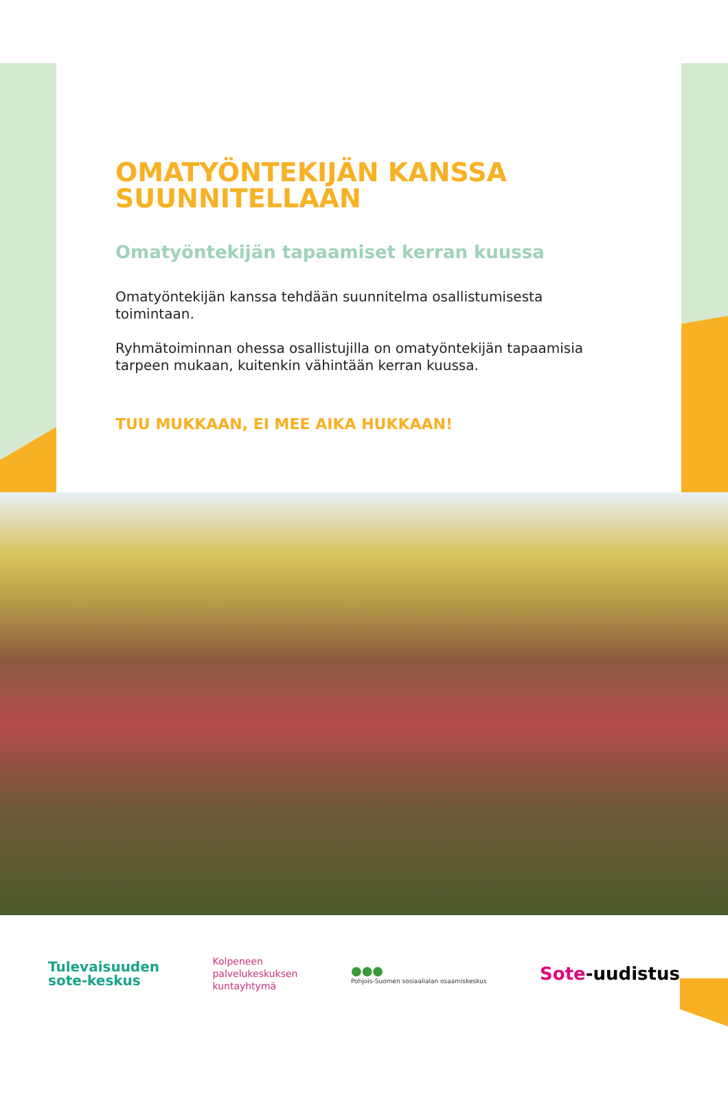OMATYÖNTEKIJÄN KANSSA SUUNNITELLAAN
Omatyöntekijän tapaamiset kerran kuussa
Omatyöntekijän kanssa tehdään suunnitelma osallistumisesta toimintaan.
Ryhmätoiminnan ohessa osallistujilla on omatyöntekijän tapaamisia tarpeen mukaan, kuitenkin vähintään kerran kuussa.
TUU MUKKAAN, EI MEE AIKA HUKKAAN!
Tulevaisuuden
sote-keskus
Kolpeneen
palvelukeskuksen
kuntayhtymä
●●●
Pohjois-Suomen sosiaalialan osaamiskeskus
Sote-uudistus